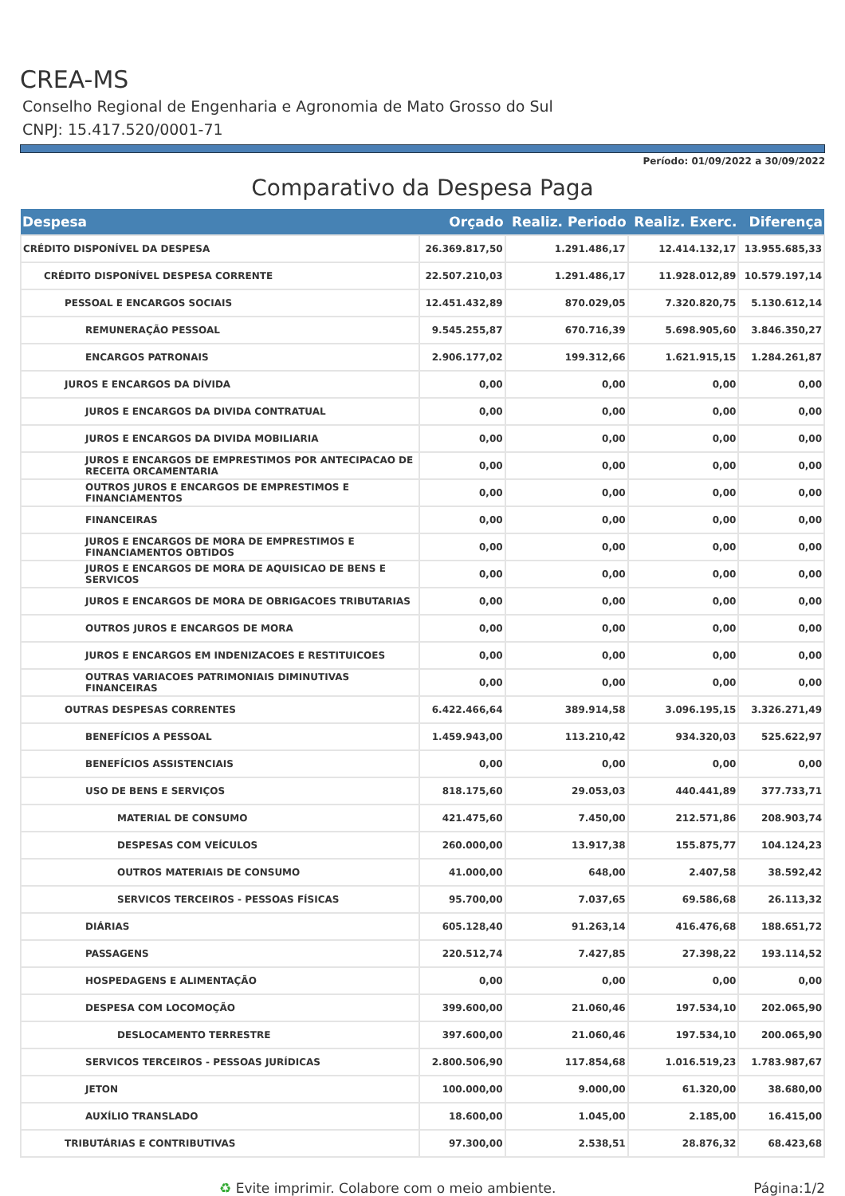CREA-MS
Conselho Regional de Engenharia e Agronomia de Mato Grosso do Sul
CNPJ: 15.417.520/0001-71
Período: 01/09/2022 a 30/09/2022
Comparativo da Despesa Paga
| Despesa | Orçado | Realiz. Periodo | Realiz. Exerc. | Diferença |
| --- | --- | --- | --- | --- |
| CRÉDITO DISPONÍVEL DA DESPESA | 26.369.817,50 | 1.291.486,17 | 12.414.132,17 | 13.955.685,33 |
| CRÉDITO DISPONÍVEL DESPESA CORRENTE | 22.507.210,03 | 1.291.486,17 | 11.928.012,89 | 10.579.197,14 |
| PESSOAL E ENCARGOS SOCIAIS | 12.451.432,89 | 870.029,05 | 7.320.820,75 | 5.130.612,14 |
| REMUNERAÇÃO PESSOAL | 9.545.255,87 | 670.716,39 | 5.698.905,60 | 3.846.350,27 |
| ENCARGOS PATRONAIS | 2.906.177,02 | 199.312,66 | 1.621.915,15 | 1.284.261,87 |
| JUROS E ENCARGOS DA DÍVIDA | 0,00 | 0,00 | 0,00 | 0,00 |
| JUROS E ENCARGOS DA DIVIDA CONTRATUAL | 0,00 | 0,00 | 0,00 | 0,00 |
| JUROS E ENCARGOS DA DIVIDA MOBILIARIA | 0,00 | 0,00 | 0,00 | 0,00 |
| JUROS E ENCARGOS DE EMPRESTIMOS POR ANTECIPACAO DE RECEITA ORCAMENTARIA | 0,00 | 0,00 | 0,00 | 0,00 |
| OUTROS JUROS E ENCARGOS DE EMPRESTIMOS E FINANCIAMENTOS | 0,00 | 0,00 | 0,00 | 0,00 |
| FINANCEIRAS | 0,00 | 0,00 | 0,00 | 0,00 |
| JUROS E ENCARGOS DE MORA DE EMPRESTIMOS E FINANCIAMENTOS OBTIDOS | 0,00 | 0,00 | 0,00 | 0,00 |
| JUROS E ENCARGOS DE MORA DE AQUISICAO DE BENS E SERVICOS | 0,00 | 0,00 | 0,00 | 0,00 |
| JUROS E ENCARGOS DE MORA DE OBRIGACOES TRIBUTARIAS | 0,00 | 0,00 | 0,00 | 0,00 |
| OUTROS JUROS E ENCARGOS DE MORA | 0,00 | 0,00 | 0,00 | 0,00 |
| JUROS E ENCARGOS EM INDENIZACOES E RESTITUICOES | 0,00 | 0,00 | 0,00 | 0,00 |
| OUTRAS VARIACOES PATRIMONIAIS DIMINUTIVAS FINANCEIRAS | 0,00 | 0,00 | 0,00 | 0,00 |
| OUTRAS DESPESAS CORRENTES | 6.422.466,64 | 389.914,58 | 3.096.195,15 | 3.326.271,49 |
| BENEFÍCIOS A PESSOAL | 1.459.943,00 | 113.210,42 | 934.320,03 | 525.622,97 |
| BENEFÍCIOS ASSISTENCIAIS | 0,00 | 0,00 | 0,00 | 0,00 |
| USO DE BENS E SERVIÇOS | 818.175,60 | 29.053,03 | 440.441,89 | 377.733,71 |
| MATERIAL DE CONSUMO | 421.475,60 | 7.450,00 | 212.571,86 | 208.903,74 |
| DESPESAS COM VEÍCULOS | 260.000,00 | 13.917,38 | 155.875,77 | 104.124,23 |
| OUTROS MATERIAIS DE CONSUMO | 41.000,00 | 648,00 | 2.407,58 | 38.592,42 |
| SERVICOS TERCEIROS - PESSOAS FÍSICAS | 95.700,00 | 7.037,65 | 69.586,68 | 26.113,32 |
| DIÁRIAS | 605.128,40 | 91.263,14 | 416.476,68 | 188.651,72 |
| PASSAGENS | 220.512,74 | 7.427,85 | 27.398,22 | 193.114,52 |
| HOSPEDAGENS E ALIMENTAÇÃO | 0,00 | 0,00 | 0,00 | 0,00 |
| DESPESA COM LOCOMOÇÃO | 399.600,00 | 21.060,46 | 197.534,10 | 202.065,90 |
| DESLOCAMENTO TERRESTRE | 397.600,00 | 21.060,46 | 197.534,10 | 200.065,90 |
| SERVICOS TERCEIROS - PESSOAS JURÍDICAS | 2.800.506,90 | 117.854,68 | 1.016.519,23 | 1.783.987,67 |
| JETON | 100.000,00 | 9.000,00 | 61.320,00 | 38.680,00 |
| AUXÍLIO TRANSLADO | 18.600,00 | 1.045,00 | 2.185,00 | 16.415,00 |
| TRIBUTÁRIAS E CONTRIBUTIVAS | 97.300,00 | 2.538,51 | 28.876,32 | 68.423,68 |
♻ Evite imprimir. Colabore com o meio ambiente. Página:1/2